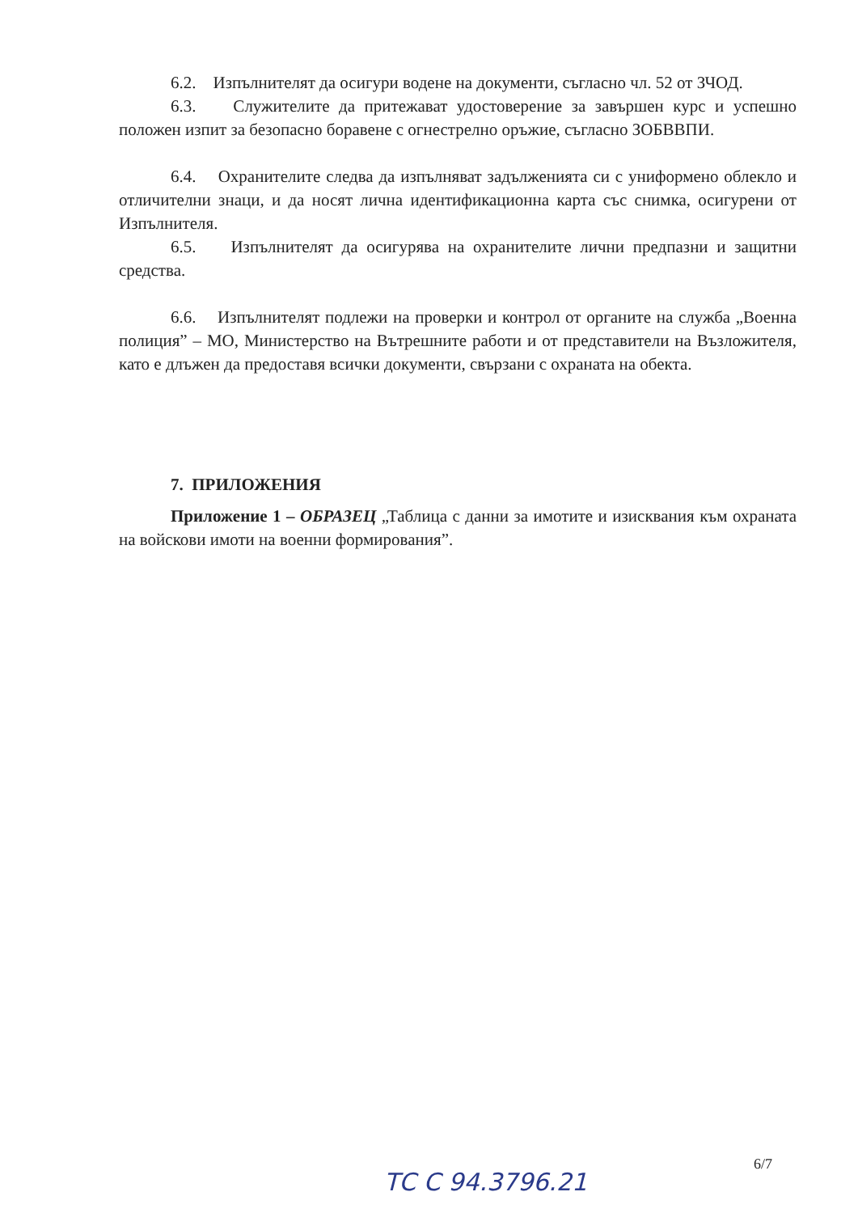6.2. Изпълнителят да осигури водене на документи, съгласно чл. 52 от ЗЧОД.
6.3. Служителите да притежават удостоверение за завършен курс и успешно положен изпит за безопасно боравене с огнестрелно оръжие, съгласно ЗОБВВПИ.
6.4. Охранителите следва да изпълняват задълженията си с униформено облекло и отличителни знаци, и да носят лична идентификационна карта със снимка, осигурени от Изпълнителя.
6.5. Изпълнителят да осигурява на охранителите лични предпазни и защитни средства.
6.6. Изпълнителят подлежи на проверки и контрол от органите на служба „Военна полиция” – МО, Министерство на Вътрешните работи и от представители на Възложителя, като е длъжен да предоставя всички документи, свързани с охраната на обекта.
7. ПРИЛОЖЕНИЯ
Приложение 1 – ОБРАЗЕЦ „Таблица с данни за имотите и изисквания към охраната на войскови имоти на военни формирования”.
6/7
ТС С 94.3796.21